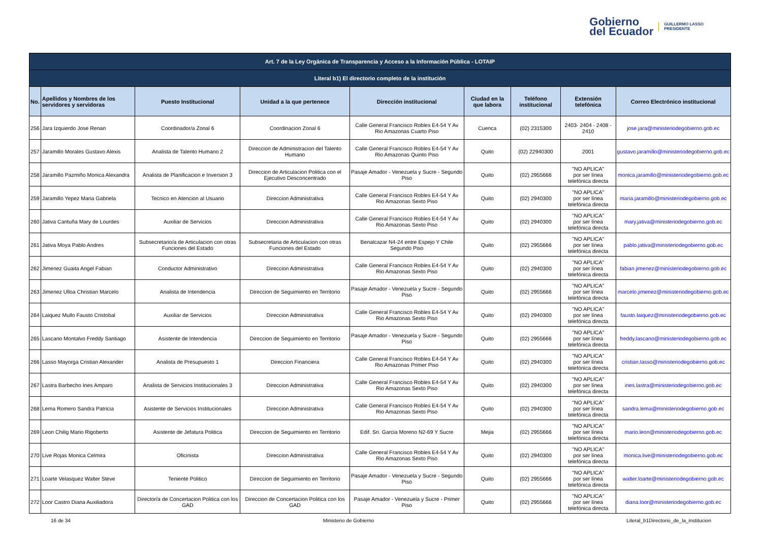Gobierno
del Ecuador
GUILLERMO LASSO
PRESIDENTE
| Art. 7 de la Ley Orgánica de Transparencia y Acceso a la Información Pública - LOTAIP | | | | | | | | |
| --- | --- | --- | --- | --- | --- | --- | --- | --- |
| Literal b1) El directorio completo de la institución | | | | | | | | |
| No. | Apellidos y Nombres de los servidores y servidoras | Puesto Institucional | Unidad a la que pertenece | Dirección institucional | Ciudad en la que labora | Teléfono institucional | Extensión telefónica | Correo Electrónico institucional |
| 256 | Jara Izquierdo Jose Renan | Coordinador/a Zonal 6 | Coordinacion Zonal 6 | Calle General Francisco Robles E4-54 Y Av Rio Amazonas Cuarto Piso | Cuenca | (02) 2315300 | 2403- 2404 - 2408 - 2410 | jose.jara@ministeriodegobierno.gob.ec |
| 257 | Jaramillo Morales Gustavo Alexis | Analista de Talento Humano 2 | Direccion de Administracion del Talento Humano | Calle General Francisco Robles E4-54 Y Av Rio Amazonas Quinto Piso | Quito | (02) 22940300 | 2001 | gustavo.jaramillo@ministeriodegobierno.gob.ec |
| 258 | Jaramillo Pazmiño Monica Alexandra | Analista de Planificacion e Inversion 3 | Direccion de Articulacion Politica con el Ejecutivo Desconcentrado | Pasaje Amador - Venezuela y Sucre - Segundo Piso | Quito | (02) 2955666 | "NO APLICA" por ser línea telefónica directa | monica.jaramillo@ministeriodegobierno.gob.ec |
| 259 | Jaramillo Yepez Maria Gabriela | Tecnico en Atencion al Usuario | Direccion Administrativa | Calle General Francisco Robles E4-54 Y Av Rio Amazonas Sexto Piso | Quito | (02) 2940300 | "NO APLICA" por ser línea telefónica directa | maria.jaramillo@ministeriodegobierno.gob.ec |
| 260 | Jativa Cantuña Mary de Lourdes | Auxiliar de Servicios | Direccion Administrativa | Calle General Francisco Robles E4-54 Y Av Rio Amazonas Sexto Piso | Quito | (02) 2940300 | "NO APLICA" por ser línea telefónica directa | mary.jativa@ministeriodegobierno.gob.ec |
| 261 | Jativa Moya Pablo Andres | Subsecretario/a de Articulacion con otras Funciones del Estado | Subsecretaria de Articulacion con otras Funciones del Estado | Benalcazar N4-24 entre Espejo Y Chile Segundo Piso | Quito | (02) 2955666 | "NO APLICA" por ser línea telefónica directa | pablo.jativa@ministeriodegobierno.gob.ec |
| 262 | Jimenez Guaita Angel Fabian | Conductor Administrativo | Direccion Administrativa | Calle General Francisco Robles E4-54 Y Av Rio Amazonas Sexto Piso | Quito | (02) 2940300 | "NO APLICA" por ser línea telefónica directa | fabian.jimenez@ministeriodegobierno.gob.ec |
| 263 | Jimenez Ulloa Christian Marcelo | Analista de Intendencia | Direccion de Seguimiento en Territorio | Pasaje Amador - Venezuela y Sucre - Segundo Piso | Quito | (02) 2955666 | "NO APLICA" por ser línea telefónica directa | marcelo.jimenez@ministeriodegobierno.gob.ec |
| 264 | Laiquez Mullo Fausto Cristobal | Auxiliar de Servicios | Direccion Administrativa | Calle General Francisco Robles E4-54 Y Av Rio Amazonas Sexto Piso | Quito | (02) 2940300 | "NO APLICA" por ser línea telefónica directa | fausto.laiquez@ministeriodegobierno.gob.ec |
| 265 | Lascano Montalvo Freddy Santiago | Asistente de Intendencia | Direccion de Seguimiento en Territorio | Pasaje Amador - Venezuela y Sucre - Segundo Piso | Quito | (02) 2955666 | "NO APLICA" por ser línea telefónica directa | freddy.lascano@ministeriodegobierno.gob.ec |
| 266 | Lasso Mayorga Cristian Alexander | Analista de Presupuesto 1 | Direccion Financiera | Calle General Francisco Robles E4-54 Y Av Rio Amazonas Primer Piso | Quito | (02) 2940300 | "NO APLICA" por ser línea telefónica directa | cristian.lasso@ministeriodegobierno.gob.ec |
| 267 | Lastra Barbecho Ines Amparo | Analista de Servicios Institucionales 3 | Direccion Administrativa | Calle General Francisco Robles E4-54 Y Av Rio Amazonas Sexto Piso | Quito | (02) 2940300 | "NO APLICA" por ser línea telefónica directa | ines.lastra@ministeriodegobierno.gob.ec |
| 268 | Lema Romero Sandra Patricia | Asistente de Servicios Institucionales | Direccion Administrativa | Calle General Francisco Robles E4-54 Y Av Rio Amazonas Sexto Piso | Quito | (02) 2940300 | "NO APLICA" por ser línea telefónica directa | sandra.lema@ministeriodegobierno.gob.ec |
| 269 | Leon Chilig Mario Rigoberto | Asistente de Jefatura Politica | Direccion de Seguimiento en Territorio | Edif. Sri. Garcia Moreno N2-69 Y Sucre | Mejia | (02) 2955666 | "NO APLICA" por ser línea telefónica directa | mario.leon@ministeriodegobierno.gob.ec |
| 270 | Live Rojas Monica Celmira | Oficinista | Direccion Administrativa | Calle General Francisco Robles E4-54 Y Av Rio Amazonas Sexto Piso | Quito | (02) 2940300 | "NO APLICA" por ser línea telefónica directa | monica.live@ministeriodegobierno.gob.ec |
| 271 | Loarte Velasquez Walter Steve | Teniente Politico | Direccion de Seguimiento en Territorio | Pasaje Amador - Venezuela y Sucre - Segundo Piso | Quito | (02) 2955666 | "NO APLICA" por ser línea telefónica directa | walter.loarte@ministeriodegobierno.gob.ec |
| 272 | Loor Castro Diana Auxiliadora | Director/a de Concertacion Politica con los GAD | Direccion de Concertacion Politica con los GAD | Pasaje Amador - Venezuela y Sucre - Primer Piso | Quito | (02) 2955666 | "NO APLICA" por ser línea telefónica directa | diana.loor@ministeriodegobierno.gob.ec |
16 de 34 Ministerio de Gobierno Literal_b1Directorio_de_la_institucion